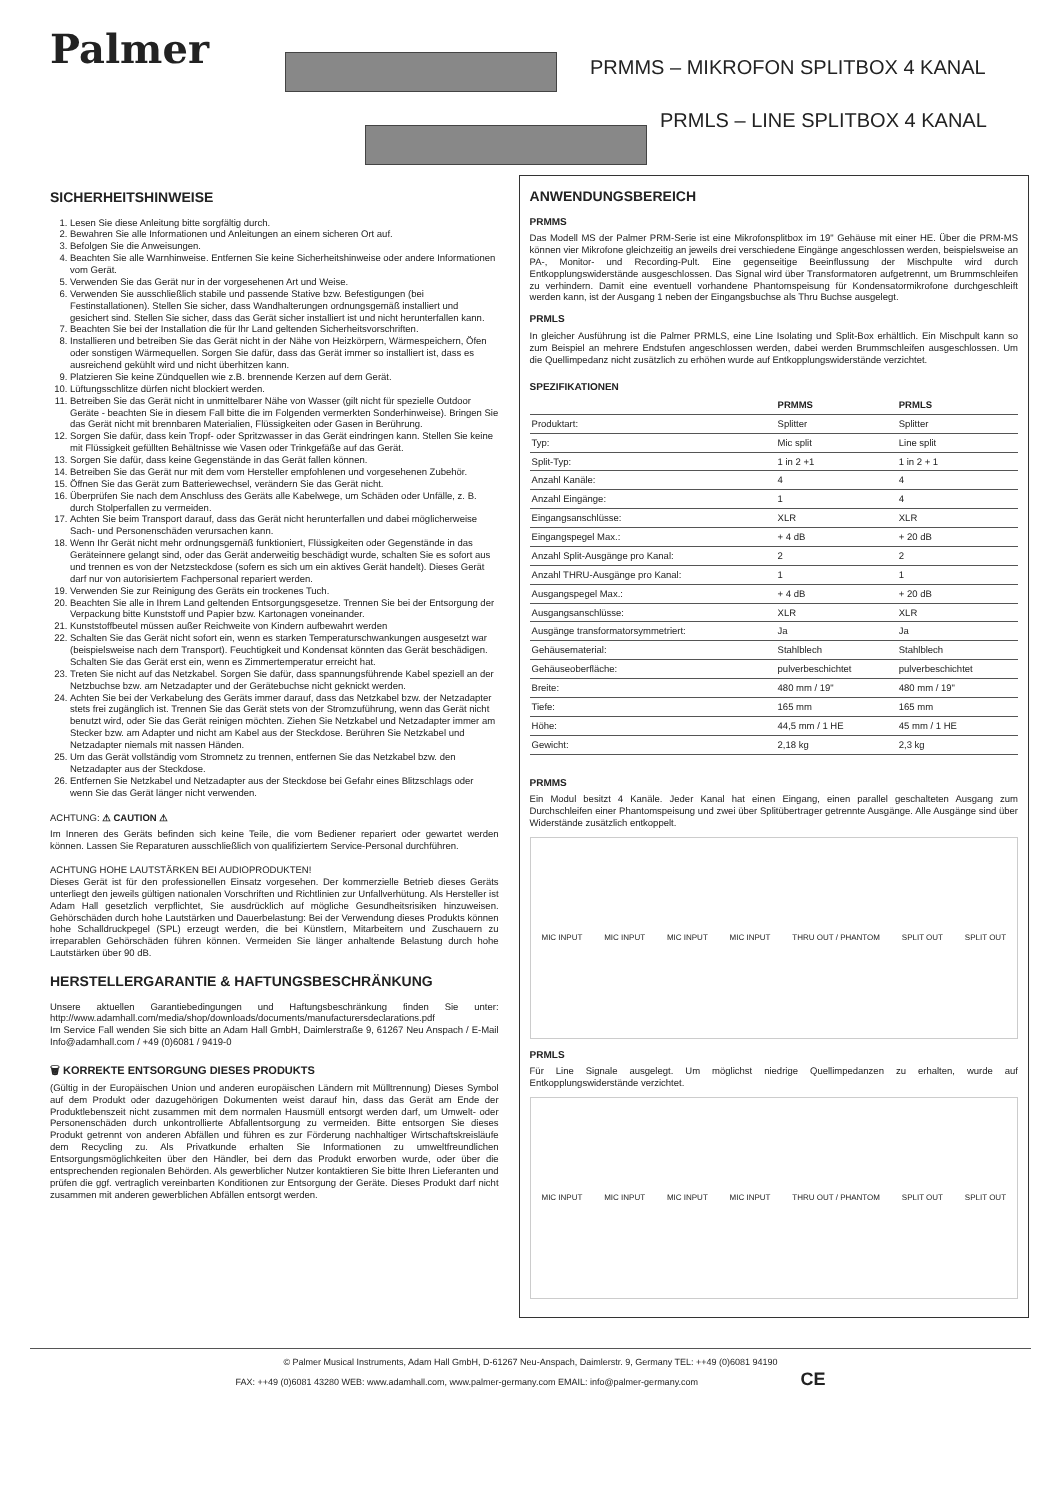Palmer
PRMMS – MIKROFON SPLITBOX 4 KANAL
PRMLS – LINE SPLITBOX 4 KANAL
SICHERHEITSHINWEISE
1. Lesen Sie diese Anleitung bitte sorgfältig durch.
2. Bewahren Sie alle Informationen und Anleitungen an einem sicheren Ort auf.
3. Befolgen Sie die Anweisungen.
4. Beachten Sie alle Warnhinweise. Entfernen Sie keine Sicherheitshinweise oder andere Informationen vom Gerät.
5. Verwenden Sie das Gerät nur in der vorgesehenen Art und Weise.
6. Verwenden Sie ausschließlich stabile und passende Stative bzw. Befestigungen (bei Festinstallationen). Stellen Sie sicher, dass Wandhalterungen ordnungsgemäß installiert und gesichert sind. Stellen Sie sicher, dass das Gerät sicher installiert ist und nicht herunterfallen kann.
7. Beachten Sie bei der Installation die für Ihr Land geltenden Sicherheitsvorschriften.
8. Installieren und betreiben Sie das Gerät nicht in der Nähe von Heizkörpern, Wärmespeichern, Öfen oder sonstigen Wärmequellen. Sorgen Sie dafür, dass das Gerät immer so installiert ist, dass es ausreichend gekühlt wird und nicht überhitzen kann.
9. Platzieren Sie keine Zündquellen wie z.B. brennende Kerzen auf dem Gerät.
10. Lüftungsschlitze dürfen nicht blockiert werden.
11. Betreiben Sie das Gerät nicht in unmittelbarer Nähe von Wasser (gilt nicht für spezielle Outdoor Geräte - beachten Sie in diesem Fall bitte die im Folgenden vermerkten Sonderhinweise). Bringen Sie das Gerät nicht mit brennbaren Materialien, Flüssigkeiten oder Gasen in Berührung.
12. Sorgen Sie dafür, dass kein Tropf- oder Spritzwasser in das Gerät eindringen kann. Stellen Sie keine mit Flüssigkeit gefüllten Behältnisse wie Vasen oder Trinkgefäße auf das Gerät.
13. Sorgen Sie dafür, dass keine Gegenstände in das Gerät fallen können.
14. Betreiben Sie das Gerät nur mit dem vom Hersteller empfohlenen und vorgesehenen Zubehör.
15. Öffnen Sie das Gerät zum Batteriewechsel, verändern Sie das Gerät nicht.
16. Überprüfen Sie nach dem Anschluss des Geräts alle Kabelwege, um Schäden oder Unfälle, z. B. durch Stolperfallen zu vermeiden.
17. Achten Sie beim Transport darauf, dass das Gerät nicht herunterfallen und dabei möglicherweise Sach- und Personenschäden verursachen kann.
18. Wenn Ihr Gerät nicht mehr ordnungsgemäß funktioniert, Flüssigkeiten oder Gegenstände in das Geräteinnere gelangt sind, oder das Gerät anderweitig beschädigt wurde, schalten Sie es sofort aus und trennen es von der Netzsteckdose (sofern es sich um ein aktives Gerät handelt). Dieses Gerät darf nur von autorisiertem Fachpersonal repariert werden.
19. Verwenden Sie zur Reinigung des Geräts ein trockenes Tuch.
20. Beachten Sie alle in Ihrem Land geltenden Entsorgungsgesetze. Trennen Sie bei der Entsorgung der Verpackung bitte Kunststoff und Papier bzw. Kartonagen voneinander.
21. Kunststoffbeutel müssen außer Reichweite von Kindern aufbewahrt werden
22. Schalten Sie das Gerät nicht sofort ein, wenn es starken Temperaturschwankungen ausgesetzt war (beispielsweise nach dem Transport). Feuchtigkeit und Kondensat könnten das Gerät beschädigen. Schalten Sie das Gerät erst ein, wenn es Zimmertemperatur erreicht hat.
23. Treten Sie nicht auf das Netzkabel. Sorgen Sie dafür, dass spannungsführende Kabel speziell an der Netzbuchse bzw. am Netzadapter und der Gerätebuchse nicht geknickt werden.
24. Achten Sie bei der Verkabelung des Geräts immer darauf, dass das Netzkabel bzw. der Netzadapter stets frei zugänglich ist. Trennen Sie das Gerät stets von der Stromzuführung, wenn das Gerät nicht benutzt wird, oder Sie das Gerät reinigen möchten. Ziehen Sie Netzkabel und Netzadapter immer am Stecker bzw. am Adapter und nicht am Kabel aus der Steckdose. Berühren Sie Netzkabel und Netzadapter niemals mit nassen Händen.
25. Um das Gerät vollständig vom Stromnetz zu trennen, entfernen Sie das Netzkabel bzw. den Netzadapter aus der Steckdose.
26. Entfernen Sie Netzkabel und Netzadapter aus der Steckdose bei Gefahr eines Blitzschlags oder wenn Sie das Gerät länger nicht verwenden.
ACHTUNG: ⚠ CAUTION ⚠
Im Inneren des Geräts befinden sich keine Teile, die vom Bediener repariert oder gewartet werden können. Lassen Sie Reparaturen ausschließlich von qualifiziertem Service-Personal durchführen.
ACHTUNG HOHE LAUTSTÄRKEN BEI AUDIOPRODUKTEN!
Dieses Gerät ist für den professionellen Einsatz vorgesehen. Der kommerzielle Betrieb dieses Geräts unterliegt den jeweils gültigen nationalen Vorschriften und Richtlinien zur Unfallverhütung. Als Hersteller ist Adam Hall gesetzlich verpflichtet, Sie ausdrücklich auf mögliche Gesundheitsrisiken hinzuweisen. Gehörschäden durch hohe Lautstärken und Dauerbelastung: Bei der Verwendung dieses Produkts können hohe Schalldruckpegel (SPL) erzeugt werden, die bei Künstlern, Mitarbeitern und Zuschauern zu irreparablen Gehörschäden führen können. Vermeiden Sie länger anhaltende Belastung durch hohe Lautstärken über 90 dB.
HERSTELLERGARANTIE & HAFTUNGSBESCHRÄNKUNG
Unsere aktuellen Garantiebedingungen und Haftungsbeschränkung finden Sie unter: http://www.adamhall.com/media/shop/downloads/documents/manufacturersdeclarations.pdf
Im Service Fall wenden Sie sich bitte an Adam Hall GmbH, Daimlerstraße 9, 61267 Neu Anspach / E-Mail Info@adamhall.com / +49 (0)6081 / 9419-0
🗑 KORREKTE ENTSORGUNG DIESES PRODUKTS
(Gültig in der Europäischen Union und anderen europäischen Ländern mit Mülltrennung) Dieses Symbol auf dem Produkt oder dazugehörigen Dokumenten weist darauf hin, dass das Gerät am Ende der Produktlebenszeit nicht zusammen mit dem normalen Hausmüll entsorgt werden darf, um Umwelt- oder Personenschäden durch unkontrollierte Abfallentsorgung zu vermeiden. Bitte entsorgen Sie dieses Produkt getrennt von anderen Abfällen und führen es zur Förderung nachhaltiger Wirtschaftskreisläufe dem Recycling zu. Als Privatkunde erhalten Sie Informationen zu umweltfreundlichen Entsorgungsmöglichkeiten über den Händler, bei dem das Produkt erworben wurde, oder über die entsprechenden regionalen Behörden. Als gewerblicher Nutzer kontaktieren Sie bitte Ihren Lieferanten und prüfen die ggf. vertraglich vereinbarten Konditionen zur Entsorgung der Geräte. Dieses Produkt darf nicht zusammen mit anderen gewerblichen Abfällen entsorgt werden.
ANWENDUNGSBEREICH
PRMMS
Das Modell MS der Palmer PRM-Serie ist eine Mikrofonsplitbox im 19" Gehäuse mit einer HE. Über die PRM-MS können vier Mikrofone gleichzeitig an jeweils drei verschiedene Eingänge angeschlossen werden, beispielsweise an PA-, Monitor- und Recording-Pult. Eine gegenseitige Beeinflussung der Mischpulte wird durch Entkopplungswiderstände ausgeschlossen. Das Signal wird über Transformatoren aufgetrennt, um Brummschleifen zu verhindern. Damit eine eventuell vorhandene Phantomspeisung für Kondensatormikrofone durchgeschleift werden kann, ist der Ausgang 1 neben der Eingangsbuchse als Thru Buchse ausgelegt.
PRMLS
In gleicher Ausführung ist die Palmer PRMLS, eine Line Isolating und Split-Box erhältlich. Ein Mischpult kann so zum Beispiel an mehrere Endstufen angeschlossen werden, dabei werden Brummschleifen ausgeschlossen. Um die Quellimpedanz nicht zusätzlich zu erhöhen wurde auf Entkopplungswiderstände verzichtet.
SPEZIFIKATIONEN
| | PRMMS | PRMLS |
| --- | --- | --- |
| Produktart: | Splitter | Splitter |
| Typ: | Mic split | Line split |
| Split-Typ: | 1 in 2 +1 | 1 in 2 + 1 |
| Anzahl Kanäle: | 4 | 4 |
| Anzahl Eingänge: | 1 | 4 |
| Eingangsanschlüsse: | XLR | XLR |
| Eingangspegel Max.: | + 4 dB | + 20 dB |
| Anzahl Split-Ausgänge pro Kanal: | 2 | 2 |
| Anzahl THRU-Ausgänge pro Kanal: | 1 | 1 |
| Ausgangspegel Max.: | + 4 dB | + 20 dB |
| Ausgangsanschlüsse: | XLR | XLR |
| Ausgänge transformatorsymmetriert: | Ja | Ja |
| Gehäusematerial: | Stahlblech | Stahlblech |
| Gehäuseoberfläche: | pulverbeschichtet | pulverbeschichtet |
| Breite: | 480 mm / 19" | 480 mm / 19" |
| Tiefe: | 165 mm | 165 mm |
| Höhe: | 44,5 mm / 1 HE | 45 mm / 1 HE |
| Gewicht: | 2,18 kg | 2,3 kg |
PRMMS
Ein Modul besitzt 4 Kanäle. Jeder Kanal hat einen Eingang, einen parallel geschalteten Ausgang zum Durchschleifen einer Phantomspeisung und zwei über Splitübertrager getrennte Ausgänge. Alle Ausgänge sind über Widerstände zusätzlich entkoppelt.
MIC INPUT MIC INPUT MIC INPUT MIC INPUT THRU OUT / PHANTOM SPLIT OUT SPLIT OUT
PRMLS
Für Line Signale ausgelegt. Um möglichst niedrige Quellimpedanzen zu erhalten, wurde auf Entkopplungswiderstände verzichtet.
MIC INPUT MIC INPUT MIC INPUT MIC INPUT THRU OUT / PHANTOM SPLIT OUT SPLIT OUT
© Palmer Musical Instruments, Adam Hall GmbH, D-61267 Neu-Anspach, Daimlerstr. 9, Germany TEL: ++49 (0)6081 94190
FAX: ++49 (0)6081 43280 WEB: www.adamhall.com, www.palmer-germany.com EMAIL: info@palmer-germany.com CE